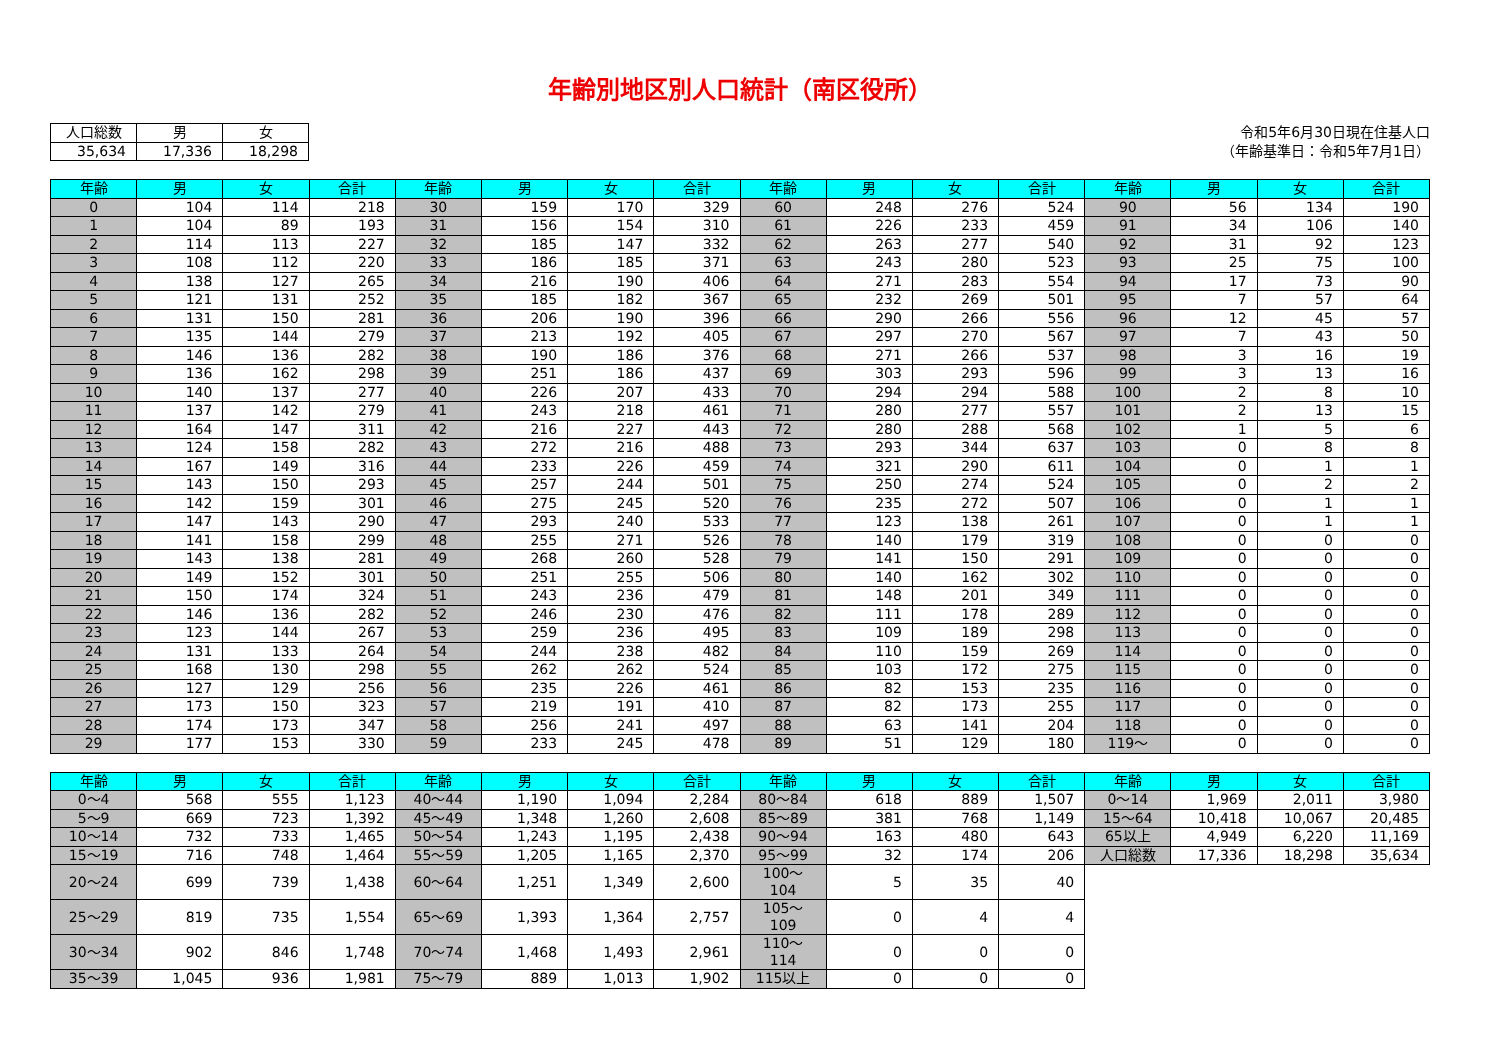年齢別地区別人口統計（南区役所）
| 人口総数 | 男 | 女 |
| --- | --- | --- |
| 35,634 | 17,336 | 18,298 |
令和5年6月30日現在住基人口
（年齢基準日：令和5年7月1日）
| 年齢 | 男 | 女 | 合計 | 年齢 | 男 | 女 | 合計 | 年齢 | 男 | 女 | 合計 | 年齢 | 男 | 女 | 合計 |
| --- | --- | --- | --- | --- | --- | --- | --- | --- | --- | --- | --- | --- | --- | --- | --- |
| 0 | 104 | 114 | 218 | 30 | 159 | 170 | 329 | 60 | 248 | 276 | 524 | 90 | 56 | 134 | 190 |
| 1 | 104 | 89 | 193 | 31 | 156 | 154 | 310 | 61 | 226 | 233 | 459 | 91 | 34 | 106 | 140 |
| 2 | 114 | 113 | 227 | 32 | 185 | 147 | 332 | 62 | 263 | 277 | 540 | 92 | 31 | 92 | 123 |
| 3 | 108 | 112 | 220 | 33 | 186 | 185 | 371 | 63 | 243 | 280 | 523 | 93 | 25 | 75 | 100 |
| 4 | 138 | 127 | 265 | 34 | 216 | 190 | 406 | 64 | 271 | 283 | 554 | 94 | 17 | 73 | 90 |
| 5 | 121 | 131 | 252 | 35 | 185 | 182 | 367 | 65 | 232 | 269 | 501 | 95 | 7 | 57 | 64 |
| 6 | 131 | 150 | 281 | 36 | 206 | 190 | 396 | 66 | 290 | 266 | 556 | 96 | 12 | 45 | 57 |
| 7 | 135 | 144 | 279 | 37 | 213 | 192 | 405 | 67 | 297 | 270 | 567 | 97 | 7 | 43 | 50 |
| 8 | 146 | 136 | 282 | 38 | 190 | 186 | 376 | 68 | 271 | 266 | 537 | 98 | 3 | 16 | 19 |
| 9 | 136 | 162 | 298 | 39 | 251 | 186 | 437 | 69 | 303 | 293 | 596 | 99 | 3 | 13 | 16 |
| 10 | 140 | 137 | 277 | 40 | 226 | 207 | 433 | 70 | 294 | 294 | 588 | 100 | 2 | 8 | 10 |
| 11 | 137 | 142 | 279 | 41 | 243 | 218 | 461 | 71 | 280 | 277 | 557 | 101 | 2 | 13 | 15 |
| 12 | 164 | 147 | 311 | 42 | 216 | 227 | 443 | 72 | 280 | 288 | 568 | 102 | 1 | 5 | 6 |
| 13 | 124 | 158 | 282 | 43 | 272 | 216 | 488 | 73 | 293 | 344 | 637 | 103 | 0 | 8 | 8 |
| 14 | 167 | 149 | 316 | 44 | 233 | 226 | 459 | 74 | 321 | 290 | 611 | 104 | 0 | 1 | 1 |
| 15 | 143 | 150 | 293 | 45 | 257 | 244 | 501 | 75 | 250 | 274 | 524 | 105 | 0 | 2 | 2 |
| 16 | 142 | 159 | 301 | 46 | 275 | 245 | 520 | 76 | 235 | 272 | 507 | 106 | 0 | 1 | 1 |
| 17 | 147 | 143 | 290 | 47 | 293 | 240 | 533 | 77 | 123 | 138 | 261 | 107 | 0 | 1 | 1 |
| 18 | 141 | 158 | 299 | 48 | 255 | 271 | 526 | 78 | 140 | 179 | 319 | 108 | 0 | 0 | 0 |
| 19 | 143 | 138 | 281 | 49 | 268 | 260 | 528 | 79 | 141 | 150 | 291 | 109 | 0 | 0 | 0 |
| 20 | 149 | 152 | 301 | 50 | 251 | 255 | 506 | 80 | 140 | 162 | 302 | 110 | 0 | 0 | 0 |
| 21 | 150 | 174 | 324 | 51 | 243 | 236 | 479 | 81 | 148 | 201 | 349 | 111 | 0 | 0 | 0 |
| 22 | 146 | 136 | 282 | 52 | 246 | 230 | 476 | 82 | 111 | 178 | 289 | 112 | 0 | 0 | 0 |
| 23 | 123 | 144 | 267 | 53 | 259 | 236 | 495 | 83 | 109 | 189 | 298 | 113 | 0 | 0 | 0 |
| 24 | 131 | 133 | 264 | 54 | 244 | 238 | 482 | 84 | 110 | 159 | 269 | 114 | 0 | 0 | 0 |
| 25 | 168 | 130 | 298 | 55 | 262 | 262 | 524 | 85 | 103 | 172 | 275 | 115 | 0 | 0 | 0 |
| 26 | 127 | 129 | 256 | 56 | 235 | 226 | 461 | 86 | 82 | 153 | 235 | 116 | 0 | 0 | 0 |
| 27 | 173 | 150 | 323 | 57 | 219 | 191 | 410 | 87 | 82 | 173 | 255 | 117 | 0 | 0 | 0 |
| 28 | 174 | 173 | 347 | 58 | 256 | 241 | 497 | 88 | 63 | 141 | 204 | 118 | 0 | 0 | 0 |
| 29 | 177 | 153 | 330 | 59 | 233 | 245 | 478 | 89 | 51 | 129 | 180 | 119～ | 0 | 0 | 0 |
| 年齢 | 男 | 女 | 合計 | 年齢 | 男 | 女 | 合計 | 年齢 | 男 | 女 | 合計 | 年齢 | 男 | 女 | 合計 |
| --- | --- | --- | --- | --- | --- | --- | --- | --- | --- | --- | --- | --- | --- | --- | --- |
| 0～4 | 568 | 555 | 1,123 | 40～44 | 1,190 | 1,094 | 2,284 | 80～84 | 618 | 889 | 1,507 | 0～14 | 1,969 | 2,011 | 3,980 |
| 5～9 | 669 | 723 | 1,392 | 45～49 | 1,348 | 1,260 | 2,608 | 85～89 | 381 | 768 | 1,149 | 15～64 | 10,418 | 10,067 | 20,485 |
| 10～14 | 732 | 733 | 1,465 | 50～54 | 1,243 | 1,195 | 2,438 | 90～94 | 163 | 480 | 643 | 65以上 | 4,949 | 6,220 | 11,169 |
| 15～19 | 716 | 748 | 1,464 | 55～59 | 1,205 | 1,165 | 2,370 | 95～99 | 32 | 174 | 206 | 人口総数 | 17,336 | 18,298 | 35,634 |
| 20～24 | 699 | 739 | 1,438 | 60～64 | 1,251 | 1,349 | 2,600 | 100～104 | 5 | 35 | 40 | | | | |
| 25～29 | 819 | 735 | 1,554 | 65～69 | 1,393 | 1,364 | 2,757 | 105～109 | 0 | 4 | 4 | | | | |
| 30～34 | 902 | 846 | 1,748 | 70～74 | 1,468 | 1,493 | 2,961 | 110～114 | 0 | 0 | 0 | | | | |
| 35～39 | 1,045 | 936 | 1,981 | 75～79 | 889 | 1,013 | 1,902 | 115以上 | 0 | 0 | 0 | | | | |